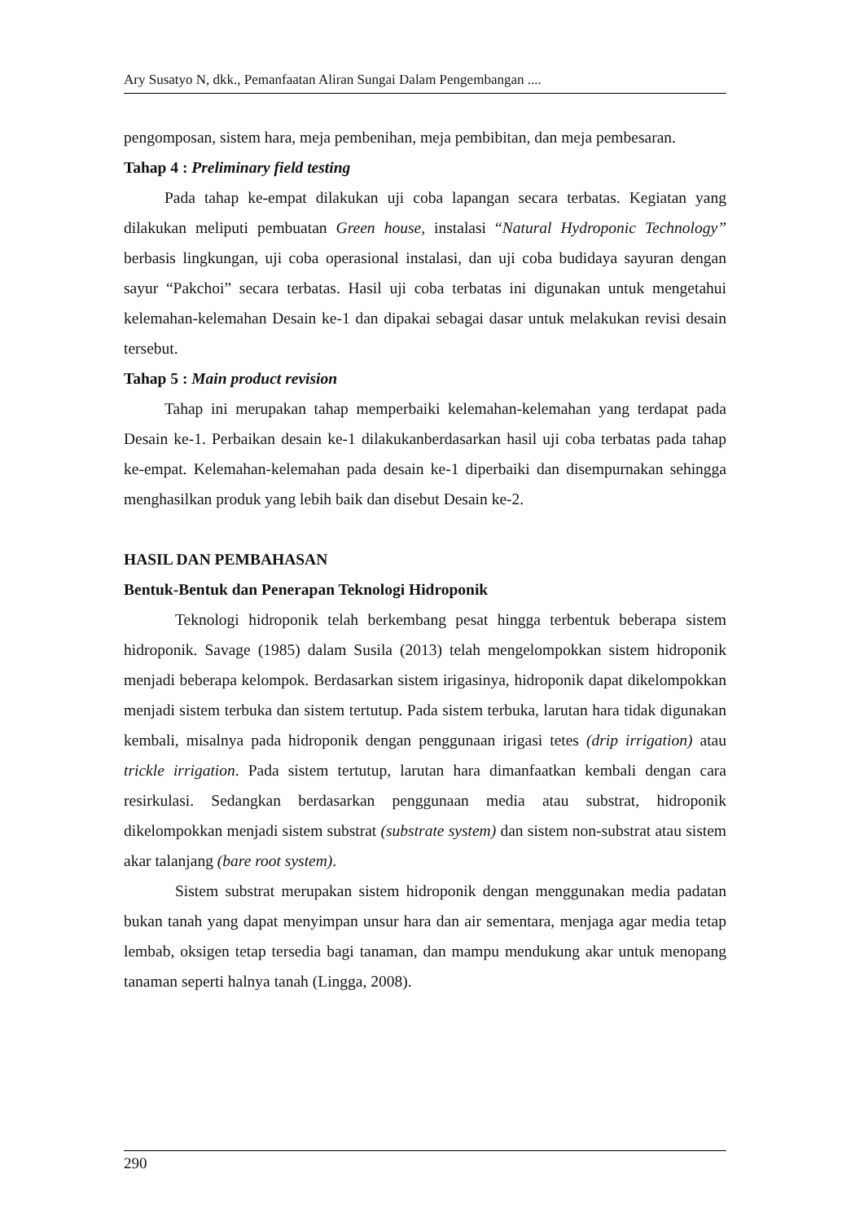Ary Susatyo N, dkk., Pemanfaatan Aliran Sungai Dalam Pengembangan ....
pengomposan, sistem hara, meja pembenihan, meja pembibitan, dan meja pembesaran.
Tahap 4 : Preliminary field testing
Pada tahap ke-empat dilakukan uji coba lapangan secara terbatas. Kegiatan yang dilakukan meliputi pembuatan Green house, instalasi “Natural Hydroponic Technology” berbasis lingkungan, uji coba operasional instalasi, dan uji coba budidaya sayuran dengan sayur “Pakchoi” secara terbatas. Hasil uji coba terbatas ini digunakan untuk mengetahui kelemahan-kelemahan Desain ke-1 dan dipakai sebagai dasar untuk melakukan revisi desain tersebut.
Tahap 5 : Main product revision
Tahap ini merupakan tahap memperbaiki kelemahan-kelemahan yang terdapat pada Desain ke-1. Perbaikan desain ke-1 dilakukanberdasarkan hasil uji coba terbatas pada tahap ke-empat. Kelemahan-kelemahan pada desain ke-1 diperbaiki dan disempurnakan sehingga menghasilkan produk yang lebih baik dan disebut Desain ke-2.
HASIL DAN PEMBAHASAN
Bentuk-Bentuk dan Penerapan Teknologi Hidroponik
Teknologi hidroponik telah berkembang pesat hingga terbentuk beberapa sistem hidroponik. Savage (1985) dalam Susila (2013) telah mengelompokkan sistem hidroponik menjadi beberapa kelompok. Berdasarkan sistem irigasinya, hidroponik dapat dikelompokkan menjadi sistem terbuka dan sistem tertutup. Pada sistem terbuka, larutan hara tidak digunakan kembali, misalnya pada hidroponik dengan penggunaan irigasi tetes (drip irrigation) atau trickle irrigation. Pada sistem tertutup, larutan hara dimanfaatkan kembali dengan cara resirkulasi. Sedangkan berdasarkan penggunaan media atau substrat, hidroponik dikelompokkan menjadi sistem substrat (substrate system) dan sistem non-substrat atau sistem akar talanjang (bare root system).
Sistem substrat merupakan sistem hidroponik dengan menggunakan media padatan bukan tanah yang dapat menyimpan unsur hara dan air sementara, menjaga agar media tetap lembab, oksigen tetap tersedia bagi tanaman, dan mampu mendukung akar untuk menopang tanaman seperti halnya tanah (Lingga, 2008).
290